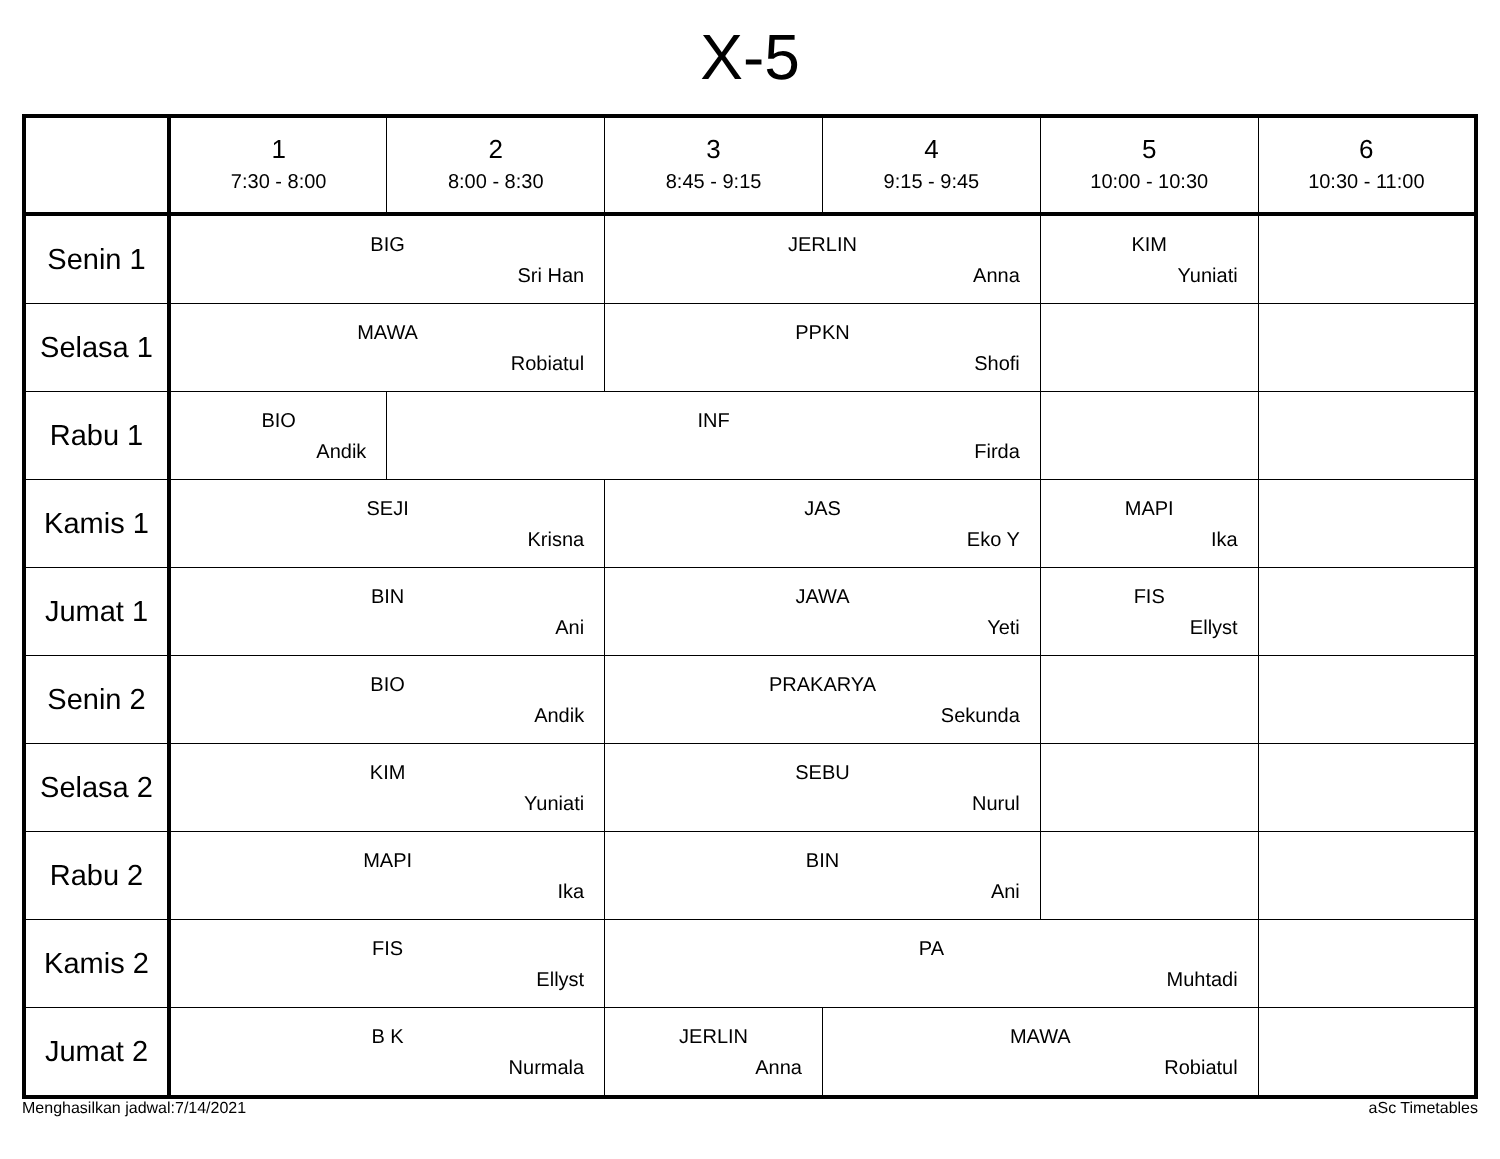X-5
| | 1 7:30 - 8:00 | 2 8:00 - 8:30 | 3 8:45 - 9:15 | 4 9:15 - 9:45 | 5 10:00 - 10:30 | 6 10:30 - 11:00 |
| --- | --- | --- | --- | --- | --- | --- |
| Senin 1 | BIG Sri Han | | JERLIN Anna | | KIM Yuniati | |
| Selasa 1 | MAWA Robiatul | | PPKN Shofi | | | |
| Rabu 1 | BIO Andik | INF Firda | | | | |
| Kamis 1 | SEJI Krisna | | JAS Eko Y | | MAPI Ika | |
| Jumat 1 | BIN Ani | | JAWA Yeti | | FIS Ellyst | |
| Senin 2 | BIO Andik | | PRAKARYA Sekunda | | | |
| Selasa 2 | KIM Yuniati | | SEBU Nurul | | | |
| Rabu 2 | MAPI Ika | | BIN Ani | | | |
| Kamis 2 | FIS Ellyst | | PA Muhtadi | | | |
| Jumat 2 | B K Nurmala | | JERLIN Anna | MAWA Robiatul | | |
Menghasilkan jadwal:7/14/2021 aSc Timetables